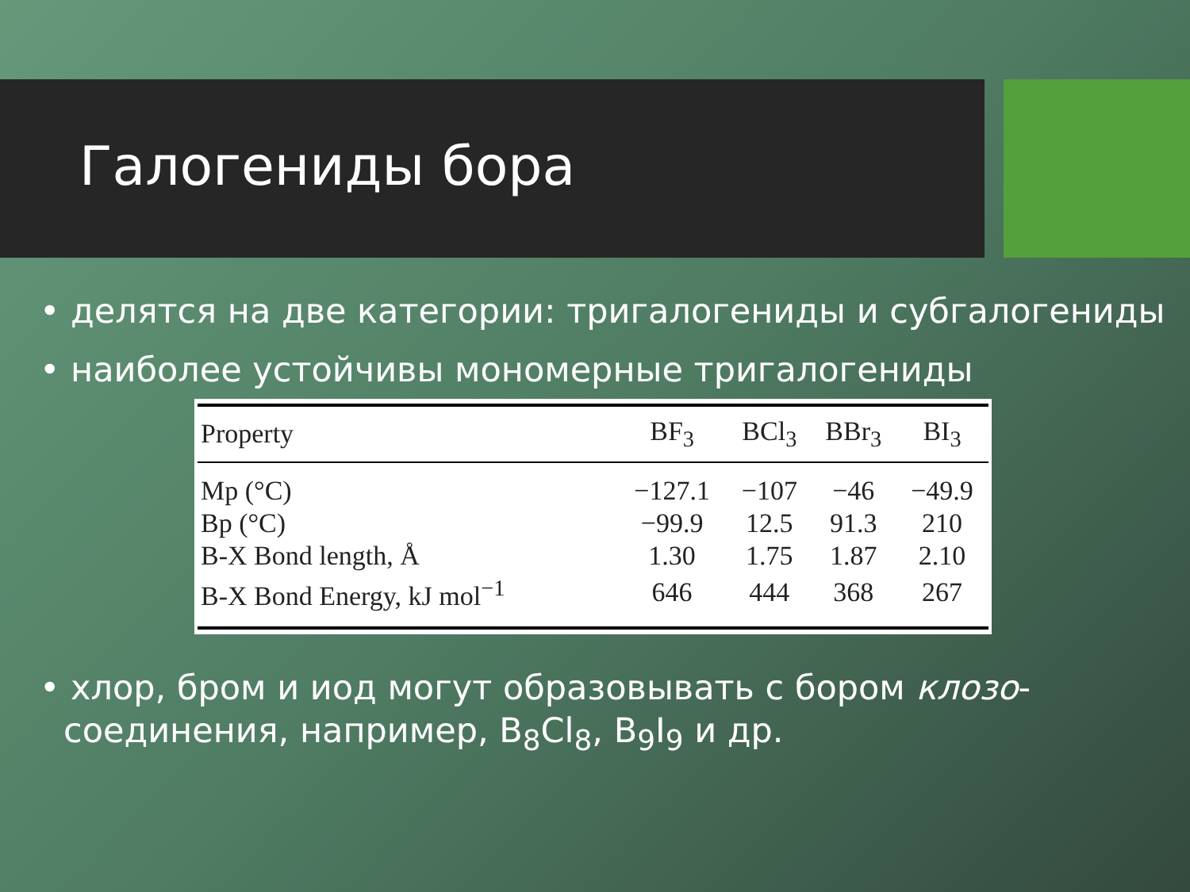Галогениды бора
• делятся на две категории: тригалогениды и субгалогениды
• наиболее устойчивы мономерные тригалогениды
| Property | BF<sub>3</sub> | BCl<sub>3</sub> | BBr<sub>3</sub> | BI<sub>3</sub> |
| --- | --- | --- | --- | --- |
| Mp (°C) | −127.1 | −107 | −46 | −49.9 |
| Bp (°C) | −99.9 | 12.5 | 91.3 | 210 |
| B-X Bond length, Å | 1.30 | 1.75 | 1.87 | 2.10 |
| B-X Bond Energy, kJ mol<sup>−1</sup> | 646 | 444 | 368 | 267 |
• хлор, бром и иод могут образовывать с бором клозо-соединения, например, B<sub>8</sub>Cl<sub>8</sub>, B<sub>9</sub>I<sub>9</sub> и др.